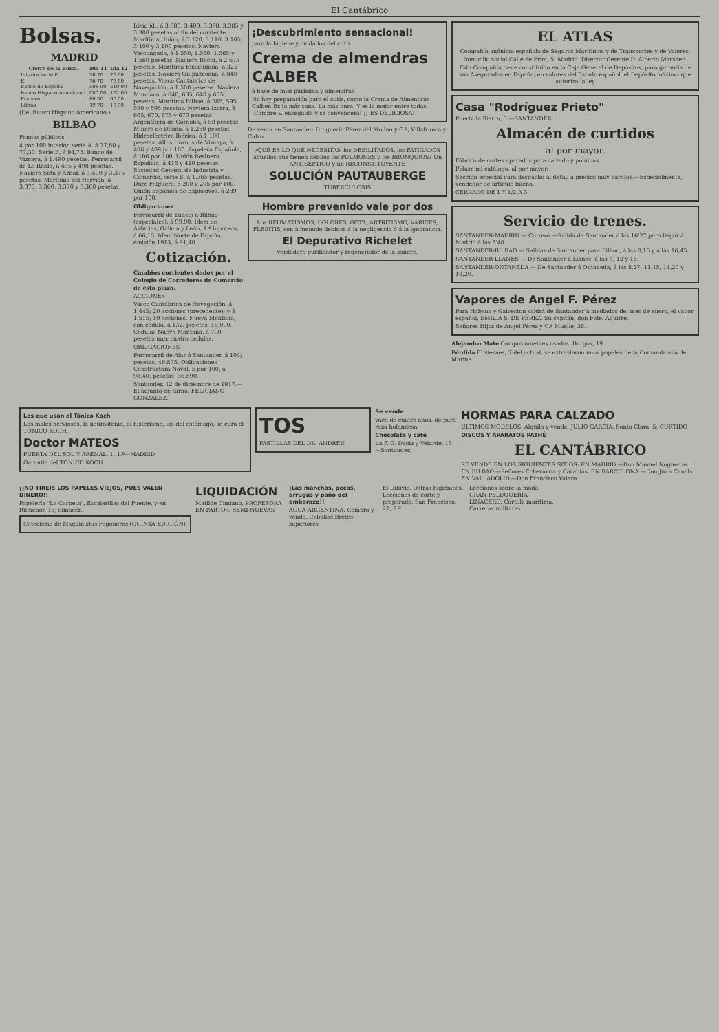El Cantábrico
Bolsas.
MADRID
| Cierre de la Bolsa. | Día 11 | Día 12 |
| --- | --- | --- |
| Interior serie F | 76 70 | 76 60 |
| E | 76 70 | 76 60 |
| Banco de España | 508 00 | 510 00 |
| Banco Hispano Americano | 000 00 | 172 00 |
| Francos | 86 50 | 00 00 |
| Libras | 19 70 | 19 90 |
(Del Banco Hispano Americano.)
BILBAO
Fondos públicos
4 por 100 interior, serie A, á 77,60 y 77,30. Serie B, á 94,75. Banco de Vizcaya, á 1.490 pesetas. Ferrocarril de La Robla, á 495 y 498 pesetas. Naviera Sota y Aznar, á 3.400 y 3.375 pesetas. Marítima del Nervión, á 3.375, 3.360, 3.370 y 3.360 pesetas.
Idem id., á 3.380, 3.400, 3.398, 3.385 y 3.380 pesetas al fin del corriente. Marítima Unión, á 3.120, 3.110, 3.105, 3.100 y 3.100 pesetas. Naviera Vascongada, á 1.550, 1.560, 1.565 y 1.560 pesetas. Naviera Bachi, á 2.675 pesetas. Marítima Euskalduna, á 325 pesetas. Naviera Guipuzcoana, á 840 pesetas. Vasco Cantábrica de Navegación, á 1.500 pesetas. Naviera Mundaca, á 640, 635, 640 y 635 pesetas. Marítima Bilbao, á 585, 595, 590 y 595 pesetas. Naviera Izarra, á 665, 670, 675 y 670 pesetas. Argentífera de Córdoba, á 58 pesetas. Minera de Dícido, á 1.250 pesetas. Hidroeléctrica Ibérica, á 1.190 pesetas. Altos Hornos de Vizcaya, á 406 y 409 por 100. Papelera Española, á 106 por 100. Unión Resinera Española, á 415 y 410 pesetas. Sociedad General de Industria y Comercio, serie B, á 1.365 pesetas. Duro Felguera, á 200 y 205 por 100. Unión Española de Explosivos, á 289 por 100.
Obligaciones
Ferrocarril de Tudela á Bilbao (especiales), á 99,90. Idem de Asturias, Galicia y León, 1.ª hipoteca, á 66,15. Idem Norte de España, emisión 1913, á 91,40.
Cotización.
Cambios corrientes dados por el Colegio de Corredores de Comercio de esta plaza.
ACCIONES
Vasco Cantábrica de Navegación, á 1.445; 20 acciones (precedente); y á 1.515; 10 acciones. Nueva Montaña, con cédula, á 132; pesetas, 15.000. Cédulas Nueva Montaña, á 700 pesetas una; cuatro cédulas.
OBLIGACIONES
Ferrocarril de Alar á Santander, á 104; pesetas, 49.875. Obligaciones Constructora Naval, 5 por 100, á 98,40; pesetas, 36.590.
Santander, 12 de diciembre de 1917.—El adjunto de turno, FELICIANO GONZÁLEZ.
¡Descubrimiento sensacional!
para la higiene y cuidados del cutis
Crema de almendras CALBER
á base de miel purísima y almendras
No hay preparación para el cutis, como la Crema de Almendras Calber. Es la más sana. La más pura. Y es la mejor entre todas. ¡Compre V. enseguida y se convencerá! ¡¡¡ES DELICIOSA!!!
De venta en Santander: Droguería Pérez del Molino y C.ª, Villafranca y Calvo
¿QUÉ ES LO QUE NECESITAN los DEBILITADOS, los FATIGADOS aquellos que tienen débiles los PULMONES y los BRONQUIOS? Un ANTISÉPTICO y un RECONSTITUYENTE
SOLUCIÓN PAUTAUBERGE
TUBERCULOSIS
Hombre prevenido vale por dos
Los REUMATISMOS, DOLORES, GOTA, ARTRITISMO, VÁRICES, FLEBITIS, son á menudo debidos á la negligencia ó á la ignorancia.
El Depurativo Richelet
verdadero purificador y regenerador de la sangre.
EL ATLAS
Compañía anónima española de Seguros Marítimos y de Transportes y de Valores.
Domicilio social Calle de Prim, 5. Madrid. Director Gerente D. Alberto Marsden.
Esta Compañía tiene constituído en la Caja General de Depósitos, para garantía de sus Asegurados en España, en valores del Estado español, el Depósito máximo que autoriza la ley
Casa "Rodríguez Prieto"
Puerta la Sierra, 5.—SANTANDER
Almacén de curtidos
al por mayor.
Fábrica de cortes aparados para calzado y polainas
Pídase mi catálogo, al por mayor.
Sección especial para despacho al detall á precios muy baratos.—Especialmente, vendedor de artículo bueno.
CERRADO DE 1 Y 1/2 A 3
Servicio de trenes.
SANTANDER-MADRID — Correos.—Salida de Santander á las 16'27 para llegar á Madrid á las 8'40.
SANTANDER-BILBAO — Salidas de Santander para Bilbao, á las 8,15 y á las 16,45.
SANTANDER-LLANES — De Santander á Llanes, á las 8, 12 y 16.
SANTANDER-ONTANEDA — De Santander á Ontaneda, á las 8,27, 11,15, 14,20 y 18,20.
Vapores de Angel F. Pérez
Para Habana y Galveston saldrá de Santander á mediados del mes de enero, el vapor español, EMILIA S. DE PÉREZ. Su capitán, don Fidel Aguirre.
Señores Hijos de Angel Pérez y C.ª Muelle, 36.
Alejandro Maté Compro muebles usados. Burgos, 19
Pérdida El viernes, 7 del actual, se extraviaron unos papeles de la Comandancia de Marina.
Los que usan el Tónico Koch
Los males nerviosos, la neurastenia, el histerismo, los del estómago, se cura el TÓNICO KOCH.
Doctor MATEOS
PUERTA DEL SOL Y ARENAL, 1, 1.º—MADRID
Garantía del TÓNICO KOCH
TOS
PASTILLAS DEL DR. ANDREU
Se vende
vaca de cuatro años, de pura raza holandesa.
Chocolate y café
La F. G. Daoiz y Velarde, 15.—Santander.
HORMAS PARA CALZADO
ÚLTIMOS MODELOS. Alquila y vende. JULIO GARCÍA, Santa Clara, 5; CURTIDO
DISCOS Y APARATOS PATHÉ
EL CANTÁBRICO
SE VENDE EN LOS SIGUIENTES SITIOS: EN MADRID.—Don Manuel Nogueiras. EN BILBAO.—Señores Echevarría y Carabias. EN BARCELONA.—Don Juan Canals. EN VALLADOLID.—Don Francisco Valero.
¡¡NO TIREIS LOS PAPELES VIEJOS, PUES VALEN DINERO!!
Papelería "La Carpeta", Escalerillas del Puente, y en Rumenor, 15, almacén.
Catecismo de Maquinistas Fogoneros (QUINTA EDICIÓN)
LIQUIDACIÓN
Matilde Cimiano, PROFESORA EN PARTOS. SEMI-NUEVAS
¡Las manchas, pecas, arrugas y paño del embarazo!!
AGUA ARGENTINA. Compro y vendo. Cebollas Bretes superiores
El Diluvio. Ostras higiénicas. Lecciones de corte y preparado. San Francisco, 27, 2.º
Lecciones sobre la moda. GRAN PELUQUERÍA LINACERO. Cartilla marítima. Carreras militares.